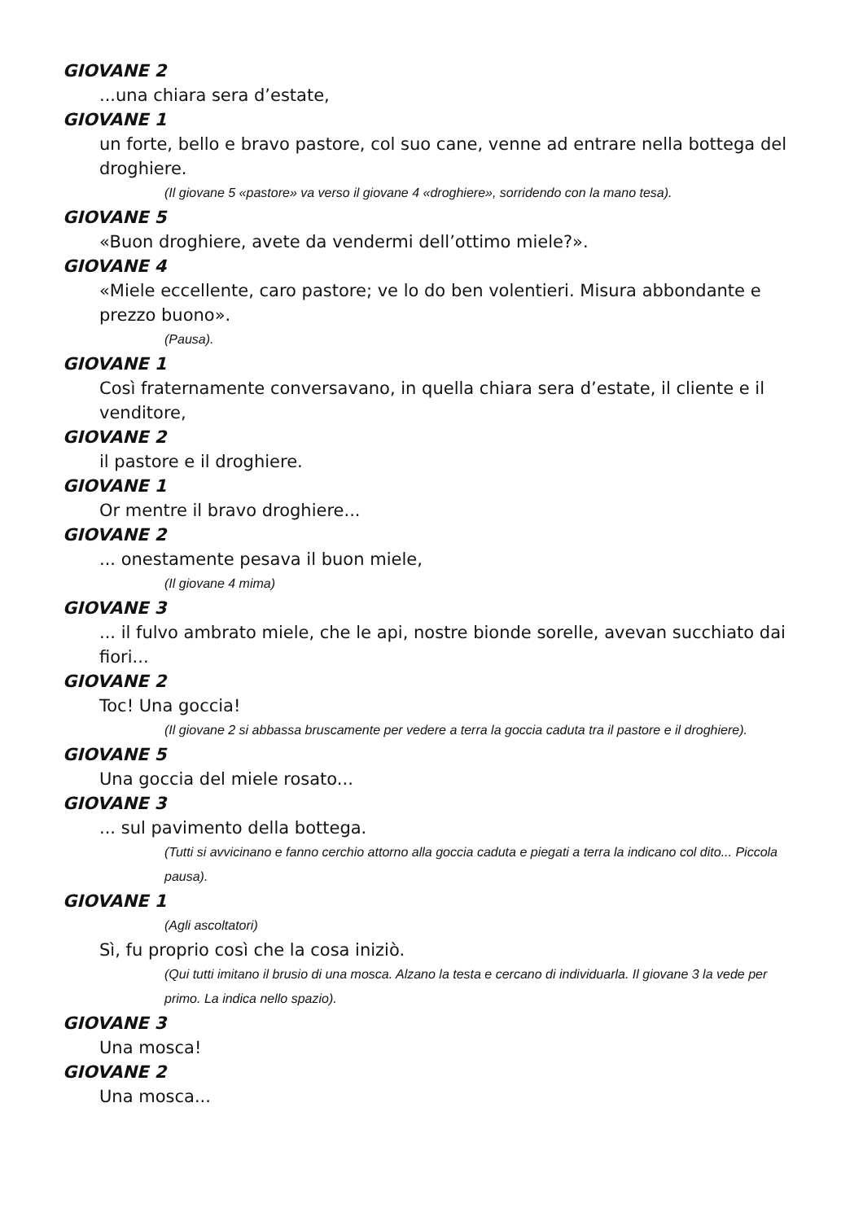GIOVANE 2
...una chiara sera d’estate,
GIOVANE 1
un forte, bello e bravo pastore, col suo cane, venne ad entrare nella bottega del droghiere.
(Il giovane 5 «pastore» va verso il giovane 4 «droghiere», sorridendo con la mano tesa).
GIOVANE 5
«Buon droghiere, avete da vendermi dell’ottimo miele?».
GIOVANE 4
«Miele eccellente, caro pastore; ve lo do ben volentieri. Misura abbondante e prezzo buono».
(Pausa).
GIOVANE 1
Così fraternamente conversavano, in quella chiara sera d’estate, il cliente e il venditore,
GIOVANE 2
il pastore e il droghiere.
GIOVANE 1
Or mentre il bravo droghiere...
GIOVANE 2
... onestamente pesava il buon miele,
(Il giovane 4 mima)
GIOVANE 3
... il fulvo ambrato miele, che le api, nostre bionde sorelle, avevan succhiato dai fiori...
GIOVANE 2
Toc! Una goccia!
(Il giovane 2 si abbassa bruscamente per vedere a terra la goccia caduta tra il pastore e il droghiere).
GIOVANE 5
Una goccia del miele rosato...
GIOVANE 3
... sul pavimento della bottega.
(Tutti si avvicinano e fanno cerchio attorno alla goccia caduta e piegati a terra la indicano col dito... Piccola pausa).
GIOVANE 1
(Agli ascoltatori)
Sì, fu proprio così che la cosa iniziò.
(Qui tutti imitano il brusio di una mosca. Alzano la testa e cercano di individuarla. Il giovane 3 la vede per primo. La indica nello spazio).
GIOVANE 3
Una mosca!
GIOVANE 2
Una mosca...